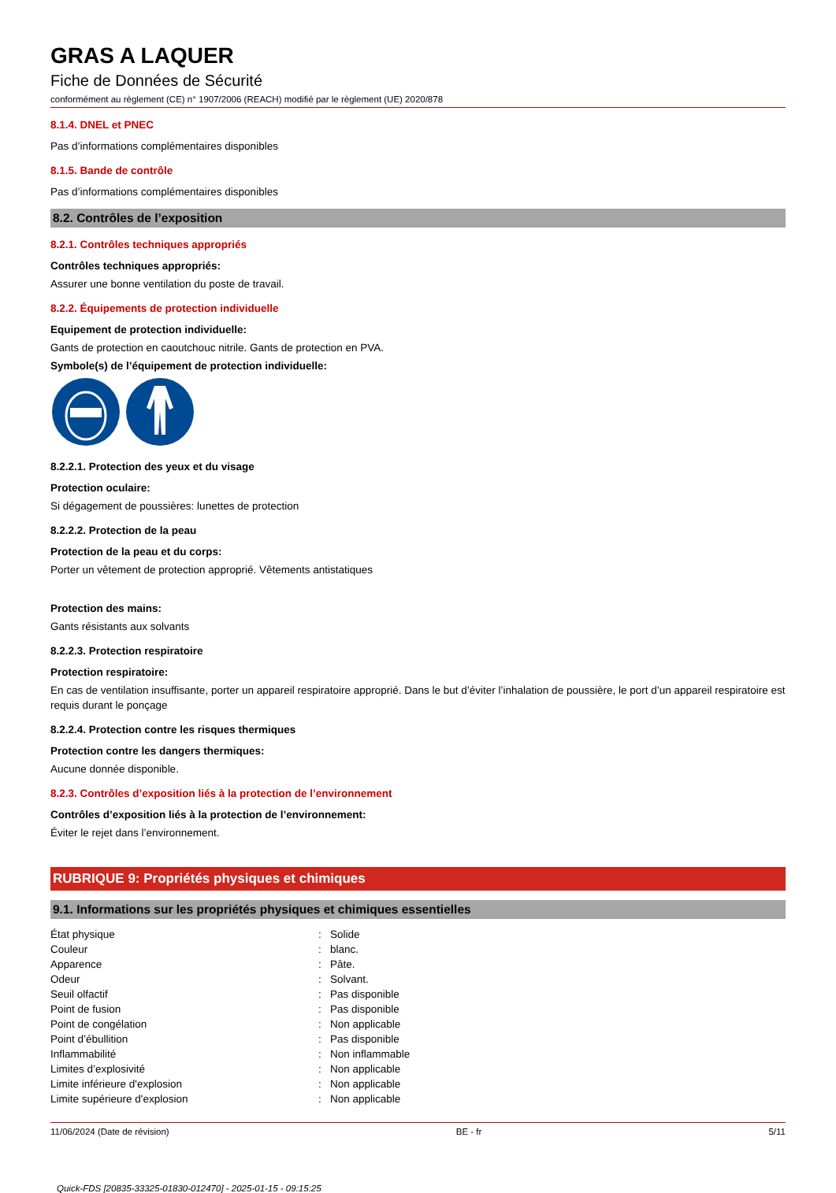GRAS A LAQUER
Fiche de Données de Sécurité
conformément au règlement (CE) n° 1907/2006 (REACH) modifié par le règlement (UE) 2020/878
8.1.4. DNEL et PNEC
Pas d’informations complémentaires disponibles
8.1.5. Bande de contrôle
Pas d’informations complémentaires disponibles
8.2. Contrôles de l’exposition
8.2.1. Contrôles techniques appropriés
Contrôles techniques appropriés:
Assurer une bonne ventilation du poste de travail.
8.2.2. Équipements de protection individuelle
Equipement de protection individuelle:
Gants de protection en caoutchouc nitrile. Gants de protection en PVA.
Symbole(s) de l’équipement de protection individuelle:
8.2.2.1. Protection des yeux et du visage
Protection oculaire:
Si dégagement de poussières: lunettes de protection
8.2.2.2. Protection de la peau
Protection de la peau et du corps:
Porter un vêtement de protection approprié. Vêtements antistatiques
Protection des mains:
Gants résistants aux solvants
8.2.2.3. Protection respiratoire
Protection respiratoire:
En cas de ventilation insuffisante, porter un appareil respiratoire approprié. Dans le but d’éviter l’inhalation de poussière, le port d’un appareil respiratoire est requis durant le ponçage
8.2.2.4. Protection contre les risques thermiques
Protection contre les dangers thermiques:
Aucune donnée disponible.
8.2.3. Contrôles d’exposition liés à la protection de l’environnement
Contrôles d’exposition liés à la protection de l’environnement:
Éviter le rejet dans l’environnement.
RUBRIQUE 9: Propriétés physiques et chimiques
9.1. Informations sur les propriétés physiques et chimiques essentielles
| État physique | : | Solide |
| Couleur | : | blanc. |
| Apparence | : | Pâte. |
| Odeur | : | Solvant. |
| Seuil olfactif | : | Pas disponible |
| Point de fusion | : | Pas disponible |
| Point de congélation | : | Non applicable |
| Point d’ébullition | : | Pas disponible |
| Inflammabilité | : | Non inflammable |
| Limites d’explosivité | : | Non applicable |
| Limite inférieure d'explosion | : | Non applicable |
| Limite supérieure d'explosion | : | Non applicable |
11/06/2024 (Date de révision) BE - fr 5/11
Quick-FDS [20835-33325-01830-012470] - 2025-01-15 - 09:15:25